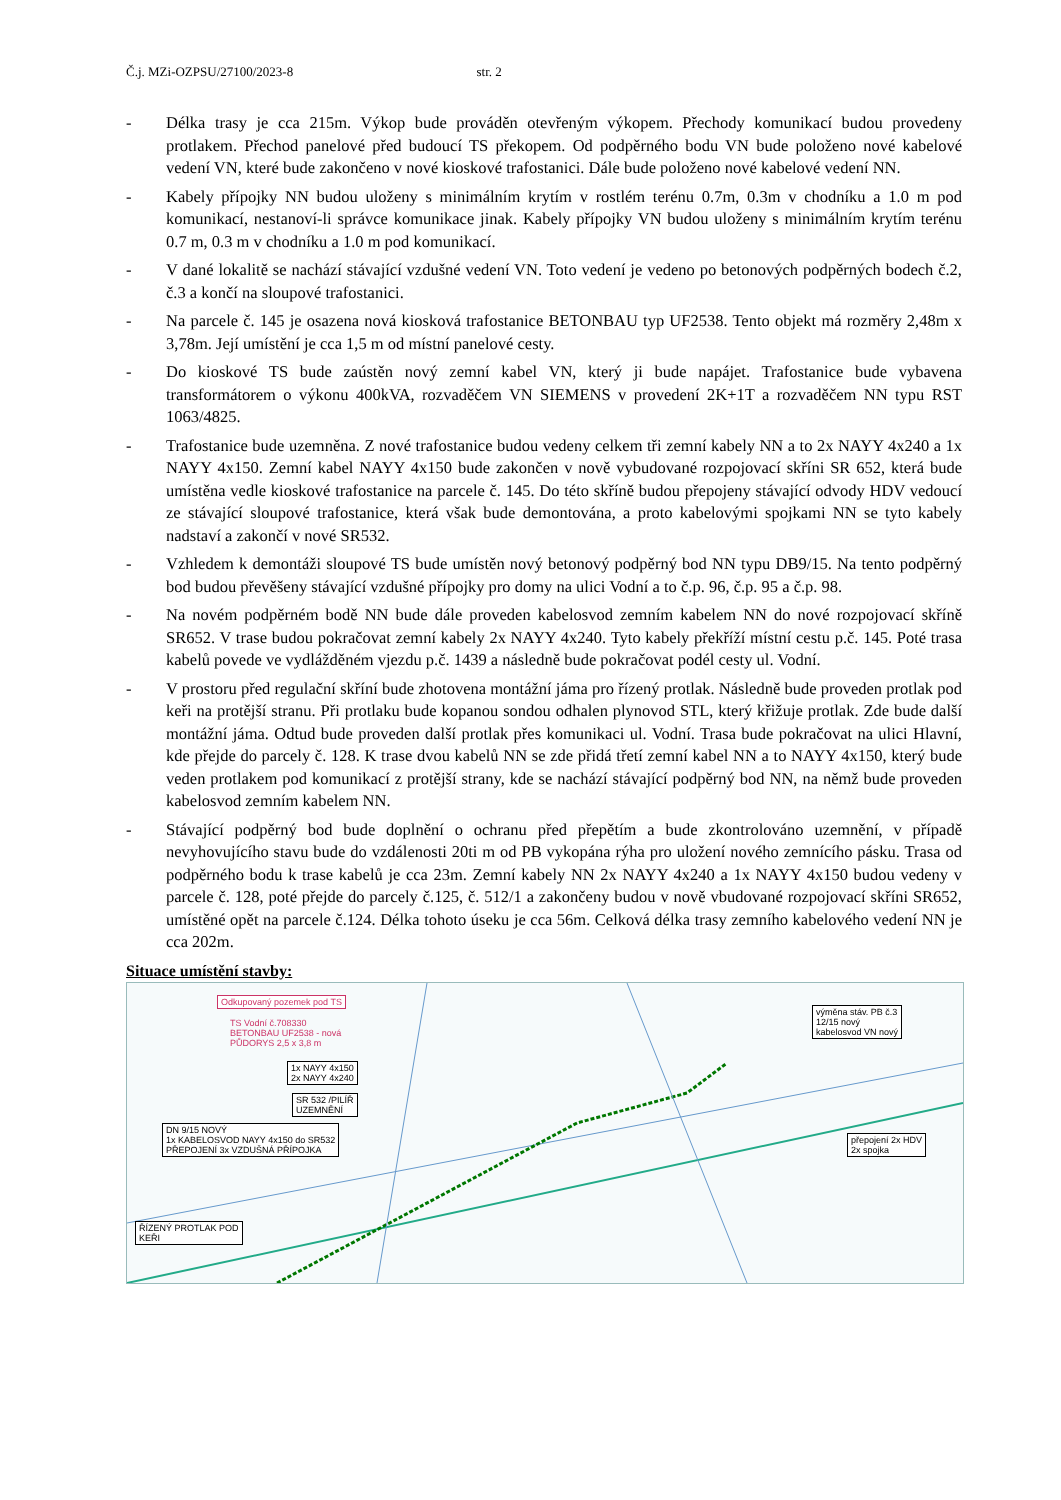Č.j. MZi-OZPSU/27100/2023-8 str. 2
- Délka trasy je cca 215m. Výkop bude prováděn otevřeným výkopem. Přechody komunikací budou provedeny protlakem. Přechod panelové před budoucí TS překopem. Od podpěrného bodu VN bude položeno nové kabelové vedení VN, které bude zakončeno v nové kioskové trafostanici. Dále bude položeno nové kabelové vedení NN.
- Kabely přípojky NN budou uloženy s minimálním krytím v rostlém terénu 0.7m, 0.3m v chodníku a 1.0 m pod komunikací, nestanoví-li správce komunikace jinak. Kabely přípojky VN budou uloženy s minimálním krytím terénu 0.7 m, 0.3 m v chodníku a 1.0 m pod komunikací.
- V dané lokalitě se nachází stávající vzdušné vedení VN. Toto vedení je vedeno po betonových podpěrných bodech č.2, č.3 a končí na sloupové trafostanici.
- Na parcele č. 145 je osazena nová kiosková trafostanice BETONBAU typ UF2538. Tento objekt má rozměry 2,48m x 3,78m. Její umístění je cca 1,5 m od místní panelové cesty.
- Do kioskové TS bude zaústěn nový zemní kabel VN, který ji bude napájet. Trafostanice bude vybavena transformátorem o výkonu 400kVA, rozvaděčem VN SIEMENS v provedení 2K+1T a rozvaděčem NN typu RST 1063/4825.
- Trafostanice bude uzemněna. Z nové trafostanice budou vedeny celkem tři zemní kabely NN a to 2x NAYY 4x240 a 1x NAYY 4x150. Zemní kabel NAYY 4x150 bude zakončen v nově vybudované rozpojovací skříni SR 652, která bude umístěna vedle kioskové trafostanice na parcele č. 145. Do této skříně budou přepojeny stávající odvody HDV vedoucí ze stávající sloupové trafostanice, která však bude demontována, a proto kabelovými spojkami NN se tyto kabely nadstaví a zakončí v nové SR532.
- Vzhledem k demontáži sloupové TS bude umístěn nový betonový podpěrný bod NN typu DB9/15. Na tento podpěrný bod budou převěšeny stávající vzdušné přípojky pro domy na ulici Vodní a to č.p. 96, č.p. 95 a č.p. 98.
- Na novém podpěrném bodě NN bude dále proveden kabelosvod zemním kabelem NN do nové rozpojovací skříně SR652. V trase budou pokračovat zemní kabely 2x NAYY 4x240. Tyto kabely překříží místní cestu p.č. 145. Poté trasa kabelů povede ve vydlážděném vjezdu p.č. 1439 a následně bude pokračovat podél cesty ul. Vodní.
- V prostoru před regulační skříní bude zhotovena montážní jáma pro řízený protlak. Následně bude proveden protlak pod keři na protější stranu. Při protlaku bude kopanou sondou odhalen plynovod STL, který křižuje protlak. Zde bude další montážní jáma. Odtud bude proveden další protlak přes komunikaci ul. Vodní. Trasa bude pokračovat na ulici Hlavní, kde přejde do parcely č. 128. K trase dvou kabelů NN se zde přidá třetí zemní kabel NN a to NAYY 4x150, který bude veden protlakem pod komunikací z protější strany, kde se nachází stávající podpěrný bod NN, na němž bude proveden kabelosvod zemním kabelem NN.
- Stávající podpěrný bod bude doplnění o ochranu před přepětím a bude zkontrolováno uzemnění, v případě nevyhovujícího stavu bude do vzdálenosti 20ti m od PB vykopána rýha pro uložení nového zemnícího pásku. Trasa od podpěrného bodu k trase kabelů je cca 23m. Zemní kabely NN 2x NAYY 4x240 a 1x NAYY 4x150 budou vedeny v parcele č. 128, poté přejde do parcely č.125, č. 512/1 a zakončeny budou v nově vbudované rozpojovací skříni SR652, umístěné opět na parcele č.124. Délka tohoto úseku je cca 56m. Celková délka trasy zemního kabelového vedení NN je cca 202m.
Situace umístění stavby:
Odkupovaný pozemek pod TS
TS Vodní č.708330
BETONBAU UF2538 - nová
PŮDORYS 2,5 x 3,8 m
1x NAYY 4x150
2x NAYY 4x240
SR 532 /PILÍŘ
UZEMNĚNÍ
DN 9/15 NOVÝ
1x KABELOSVOD NAYY 4x150 do SR532
PŘEPOJENÍ 3x VZDUŠNÁ PŘÍPOJKA
výměna stáv. PB č.3
12/15 nový
kabelosvod VN nový
přepojení 2x HDV
2x spojka
ŘÍZENÝ PROTLAK POD
KEŘI